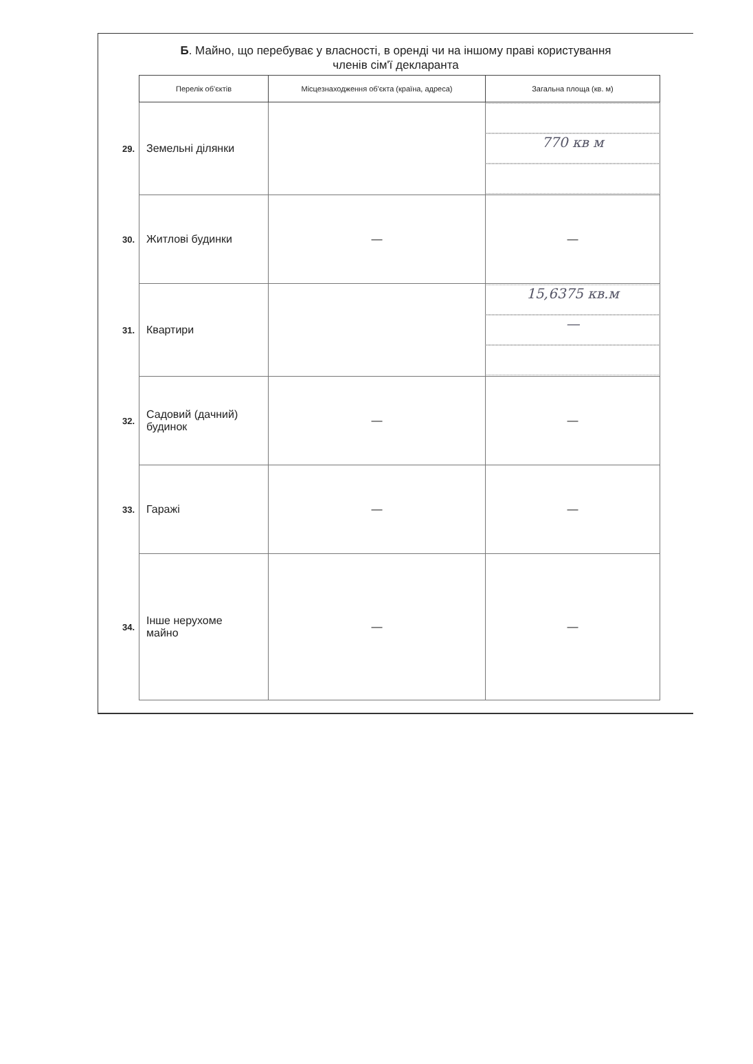Б. Майно, що перебуває у власності, в оренді чи на іншому праві користування
членів сім'ї декларанта
| | Перелік об'єктів | Місцезнаходження об'єкта (країна, адреса) | Загальна площа (кв. м) |
| --- | --- | --- | --- |
| 29. | Земельні ділянки | | 770 кв м |
| 30. | Житлові будинки | — | — |
| 31. | Квартири | | 15,6375 кв.м — |
| 32. | Садовий (дачний) будинок | — | — |
| 33. | Гаражі | — | — |
| 34. | Інше нерухоме майно | — | — |